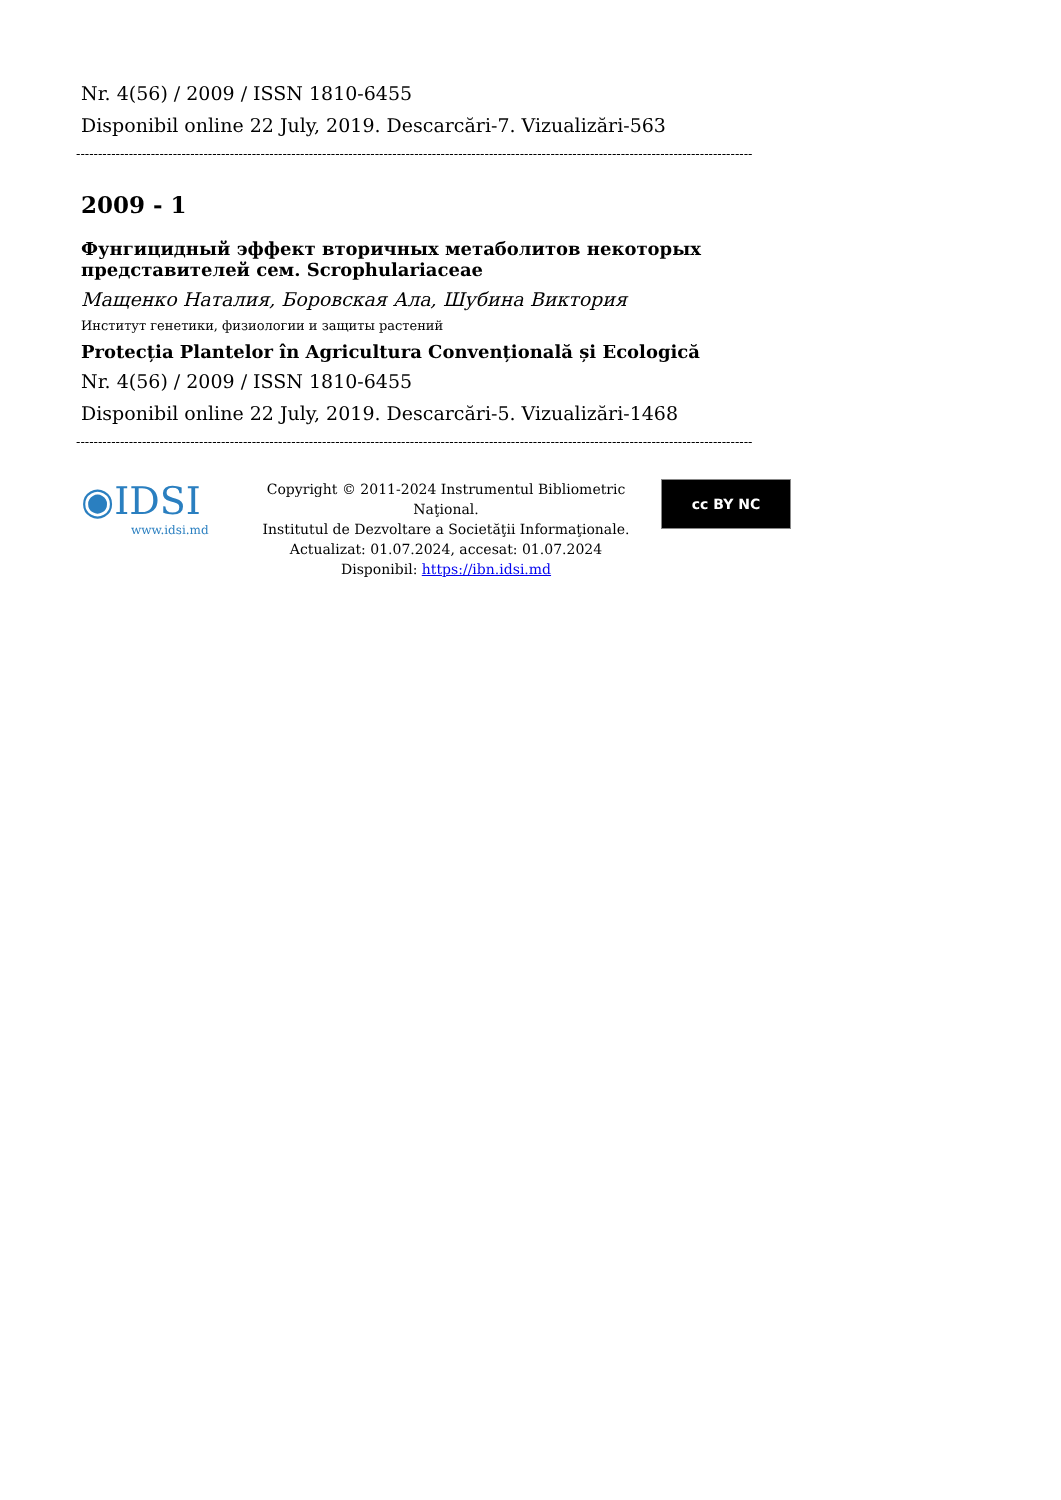Nr. 4(56) / 2009 / ISSN 1810-6455
Disponibil online 22 July, 2019. Descarcări-7. Vizualizări-563
----------------------------------------------------------------------------------------------------------------------------------------------------------
2009 - 1
Фунгицидный эффект вторичных метаболитов некоторых представителей сем. Scrophulariaceae
Мащенко Наталия, Боровская Ала, Шубина Виктория
Институт генетики, физиологии и защиты растений
Protecția Plantelor în Agricultura Convențională și Ecologică
Nr. 4(56) / 2009 / ISSN 1810-6455
Disponibil online 22 July, 2019. Descarcări-5. Vizualizări-1468
----------------------------------------------------------------------------------------------------------------------------------------------------------
◉IDSI
www.idsi.md
Copyright © 2011-2024 Instrumentul Bibliometric Naţional.
Institutul de Dezvoltare a Societăţii Informaţionale.
Actualizat: 01.07.2024, accesat: 01.07.2024
Disponibil: https://ibn.idsi.md
cc BY NC